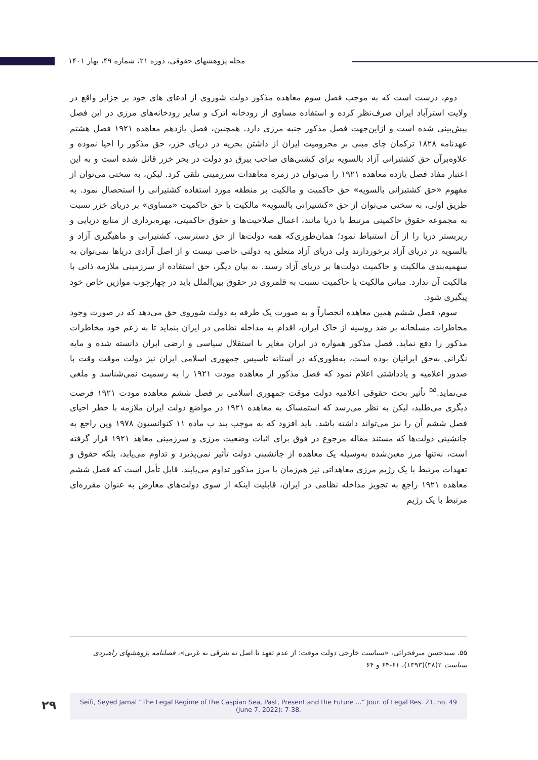مجله پژوهشهای حقوقی، دوره ۲۱، شماره ۴۹، بهار ۱۴۰۱
دوم، درست است که به موجب فصل سوم معاهده مذکور دولت شوروی از ادعای های خود بر جزایر واقع در ولایت استرآباد ایران صرف‌نظر کرده و استفاده مساوی از رودخانه اترک و سایر رودخانه‌های مرزی در این فصل پیش‌بینی شده است و ازاین‌جهت فصل مذکور جنبه مرزی دارد. همچنین، فصل یازدهم معاهده ۱۹۲۱ فصل هشتم عهدنامه ۱۸۲۸ ترکمان چای مبنی بر محرومیت ایران از داشتن بحریه در دریای خزر، حق مذکور را احیا نموده و علاوه‌برآن حق کشتیرانی آزاد بالسویه برای کشتی‌های صاحب بیرق دو دولت در بحر خزر قائل شده است و به این اعتبار مفاد فصل یازده معاهده ۱۹۲۱ را می‌توان در زمره معاهدات سرزمینی تلقی کرد. لیکن، به سختی می‌توان از مفهوم «حق کشتیرانی بالسویه» حق حاکمیت و مالکیت بر منطقه مورد استفاده کشتیرانی را استحصال نمود. به طریق اولی، به سختی می‌توان از حق «کشتیرانی بالسویه» مالکیت یا حق حاکمیت «مساوی» بر دریای خزر نسبت به مجموعه حقوق حاکمیتی مرتبط با دریا مانند، اعمال صلاحیت‌ها و حقوق حاکمیتی، بهره‌برداری از منابع دریایی و زیربستر دریا را از آن استنباط نمود؛ همان‌طوری‌که همه دولت‌ها از حق دسترسی، کشتیرانی و ماهیگیری آزاد و بالسویه در دریای آزاد برخوردارند ولی دریای آزاد متعلق به دولتی خاصی نیست و از اصل آزادی دریاها نمی‌توان به سهمیه‌بندی مالکیت و حاکمیت دولت‌ها بر دریای آزاد رسید. به بیان دیگر، حق استفاده از سرزمینی ملازمه ذاتی با مالکیت آن ندارد. مبانی مالکیت یا حاکمیت نسبت به قلمروی در حقوق بین‌الملل باید در چهارچوب موازین خاص خود پیگیری شود.
سوم، فصل ششم همین معاهده انحصاراً و به صورت یک طرفه به دولت شوروی حق می‌دهد که در صورت وجود مخاطرات مسلحانه بر ضد روسیه از خاک ایران، اقدام به مداخله نظامی در ایران بنماید تا به زعم خود مخاطرات مذکور را دفع نماید. فصل مذکور همواره در ایران مغایر با استقلال سیاسی و ارضی ایران دانسته شده و مایه نگرانی به‌حق ایرانیان بوده است، به‌طوری‌که در آستانه تأسیس جمهوری اسلامی ایران نیز دولت موقت وقت با صدور اعلامیه و یادداشتی اعلام نمود که فصل مذکور از معاهده مودت ۱۹۲۱ را به رسمیت نمی‌شناسد و ملغی می‌نماید.<sup>۵۵</sup> تأثیر بحث حقوقی اعلامیه دولت موقت جمهوری اسلامی بر فصل ششم معاهده مودت ۱۹۲۱ فرصت دیگری می‌طلبد، لیکن به نظر می‌رسد که استمساک به معاهده ۱۹۲۱ در مواضع دولت ایران ملازمه با خطر احیای فصل ششم آن را نیز می‌تواند داشته باشد. باید افزود که به موجب بند ب ماده ۱۱ کنوانسیون ۱۹۷۸ وین راجع به جانشینی دولت‌ها که مستند مقاله مرجوع در فوق برای اثبات وضعیت مرزی و سرزمینی معاهد ۱۹۲۱ قرار گرفته است، نه‌تنها مرز معین‌شده به‌وسیله یک معاهده از جانشینی دولت تأثیر نمی‌پذیرد و تداوم می‌یابد، بلکه حقوق و تعهدات مرتبط با یک رژیم مرزی معاهداتی نیز هم‌زمان با مرز مذکور تداوم می‌یابند. قابل تأمل است که فصل ششم معاهده ۱۹۲۱ راجع به تجویز مداخله نظامی در ایران، قابلیت اینکه از سوی دولت‌های معارض به عنوان مقرره‌ای مرتبط با یک رژیم
۵۵. سیدحسن میرفخرائی، «سیاست خارجی دولت موقت: از عدم تعهد تا اصل نه شرقی نه غربی»، فصلنامه پژوهشهای راهبردی سیاست ۲(۳۸)(۱۳۹۳)، ۶۱-۶۴ و ۶۴
۲۹
Seifi, Seyed Jamal “The Legal Regime of the Caspian Sea, Past, Present and the Future ...” Jour. of Legal Res. 21, no. 49
(June 7, 2022): 7-38.